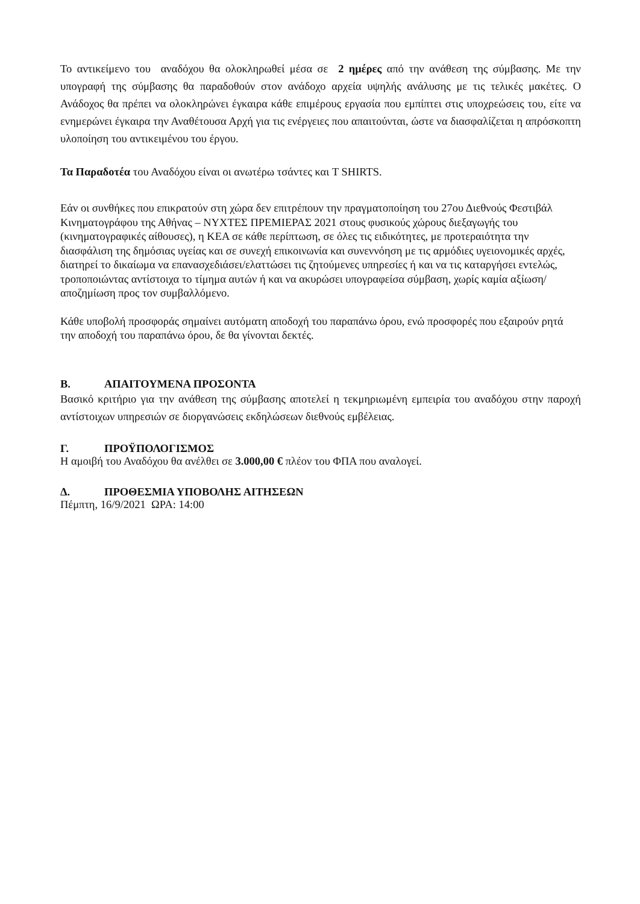Το αντικείμενο του αναδόχου θα ολοκληρωθεί μέσα σε 2 ημέρες από την ανάθεση της σύμβασης. Με την υπογραφή της σύμβασης θα παραδοθούν στον ανάδοχο αρχεία υψηλής ανάλυσης με τις τελικές μακέτες. Ο Ανάδοχος θα πρέπει να ολοκληρώνει έγκαιρα κάθε επιμέρους εργασία που εμπίπτει στις υποχρεώσεις του, είτε να ενημερώνει έγκαιρα την Αναθέτουσα Αρχή για τις ενέργειες που απαιτούνται, ώστε να διασφαλίζεται η απρόσκοπτη υλοποίηση του αντικειμένου του έργου.
Τα Παραδοτέα του Αναδόχου είναι οι ανωτέρω τσάντες και T SHIRTS.
Εάν οι συνθήκες που επικρατούν στη χώρα δεν επιτρέπουν την πραγματοποίηση του 27ου Διεθνούς Φεστιβάλ Κινηματογράφου της Αθήνας – ΝΥΧΤΕΣ ΠΡΕΜΙΕΡΑΣ 2021 στους φυσικούς χώρους διεξαγωγής του (κινηματογραφικές αίθουσες), η ΚΕΑ σε κάθε περίπτωση, σε όλες τις ειδικότητες, με προτεραιότητα την διασφάλιση της δημόσιας υγείας και σε συνεχή επικοινωνία και συνεννόηση με τις αρμόδιες υγειονομικές αρχές, διατηρεί το δικαίωμα να επανασχεδιάσει/ελαττώσει τις ζητούμενες υπηρεσίες ή και να τις καταργήσει εντελώς, τροποποιώντας αντίστοιχα το τίμημα αυτών ή και να ακυρώσει υπογραφείσα σύμβαση, χωρίς καμία αξίωση/αποζημίωση προς τον συμβαλλόμενο.
Κάθε υποβολή προσφοράς σημαίνει αυτόματη αποδοχή του παραπάνω όρου, ενώ προσφορές που εξαιρούν ρητά την αποδοχή του παραπάνω όρου, δε θα γίνονται δεκτές.
Β. ΑΠΑΙΤΟΥΜΕΝΑ ΠΡΟΣΟΝΤΑ
Βασικό κριτήριο για την ανάθεση της σύμβασης αποτελεί η τεκμηριωμένη εμπειρία του αναδόχου στην παροχή αντίστοιχων υπηρεσιών σε διοργανώσεις εκδηλώσεων διεθνούς εμβέλειας.
Γ. ΠΡΟΫΠΟΛΟΓΙΣΜΟΣ
Η αμοιβή του Αναδόχου θα ανέλθει σε 3.000,00 € πλέον του ΦΠΑ που αναλογεί.
Δ. ΠΡΟΘΕΣΜΙΑ ΥΠΟΒΟΛΗΣ ΑΙΤΗΣΕΩΝ
Πέμπτη, 16/9/2021 ΩΡΑ: 14:00